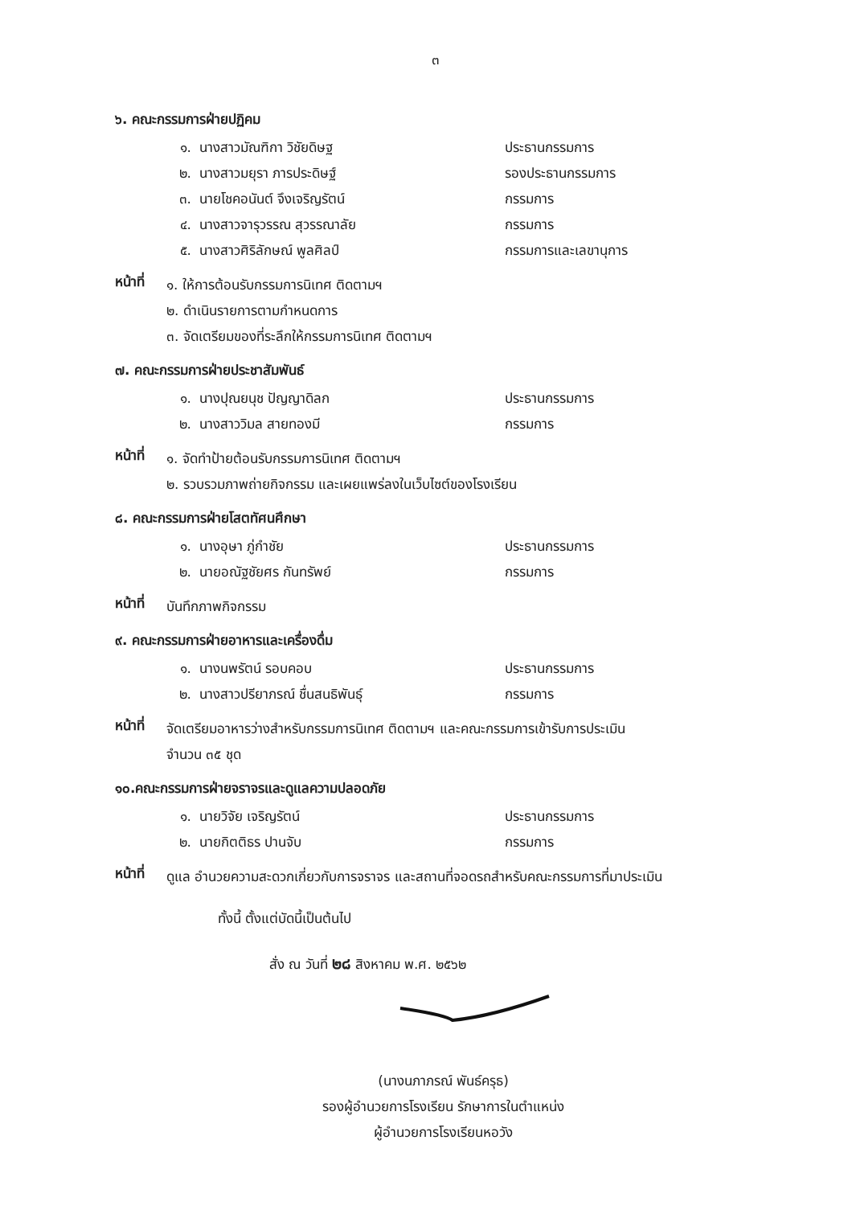๓
๖. คณะกรรมการฝ่ายปฏิคม
๑. นางสาวมัณฑิกา วิชัยดิษฐ ประธานกรรมการ
๒. นางสาวมยุรา ภารประดิษฐ์ รองประธานกรรมการ
๓. นายโชคอนันต์ จึงเจริญรัตน์ กรรมการ
๔. นางสาวจารุวรรณ สุวรรณาลัย กรรมการ
๕. นางสาวศิริลักษณ์ พูลศิลป์ กรรมการและเลขานุการ
หน้าที่
๑. ให้การต้อนรับกรรมการนิเทศ ติดตามฯ
๒. ดำเนินรายการตามกำหนดการ
๓. จัดเตรียมของที่ระลึกให้กรรมการนิเทศ ติดตามฯ
๗. คณะกรรมการฝ่ายประชาสัมพันธ์
๑. นางปุณยนุช ปัญญาดิลก ประธานกรรมการ
๒. นางสาววิมล สายทองมี กรรมการ
หน้าที่
๑. จัดทำป้ายต้อนรับกรรมการนิเทศ ติดตามฯ
๒. รวบรวมภาพถ่ายกิจกรรม และเผยแพร่ลงในเว็บไซต์ของโรงเรียน
๘. คณะกรรมการฝ่ายโสตทัศนศึกษา
๑. นางอุษา ภู่กำชัย ประธานกรรมการ
๒. นายอณัฐชัยศร กันทรัพย์ กรรมการ
หน้าที่
บันทึกภาพกิจกรรม
๙. คณะกรรมการฝ่ายอาหารและเครื่องดื่ม
๑. นางนพรัตน์ รอบคอบ ประธานกรรมการ
๒. นางสาวปรียาภรณ์ ชื่นสนธิพันธุ์ กรรมการ
หน้าที่
จัดเตรียมอาหารว่างสำหรับกรรมการนิเทศ ติดตามฯ และคณะกรรมการเข้ารับการประเมิน
จำนวน ๓๕ ชุด
๑๐.คณะกรรมการฝ่ายจราจรและดูแลความปลอดภัย
๑. นายวิจัย เจริญรัตน์ ประธานกรรมการ
๒. นายกิตติธร ปานจับ กรรมการ
หน้าที่
ดูแล อำนวยความสะดวกเกี่ยวกับการจราจร และสถานที่จอดรถสำหรับคณะกรรมการที่มาประเมิน
ทั้งนี้ ตั้งแต่บัดนี้เป็นต้นไป
สั่ง ณ วันที่ ๒๘ สิงหาคม พ.ศ. ๒๕๖๒
(นางนภาภรณ์ พันธ์ครุธ)
รองผู้อำนวยการโรงเรียน รักษาการในตำแหน่ง
ผู้อำนวยการโรงเรียนหอวัง